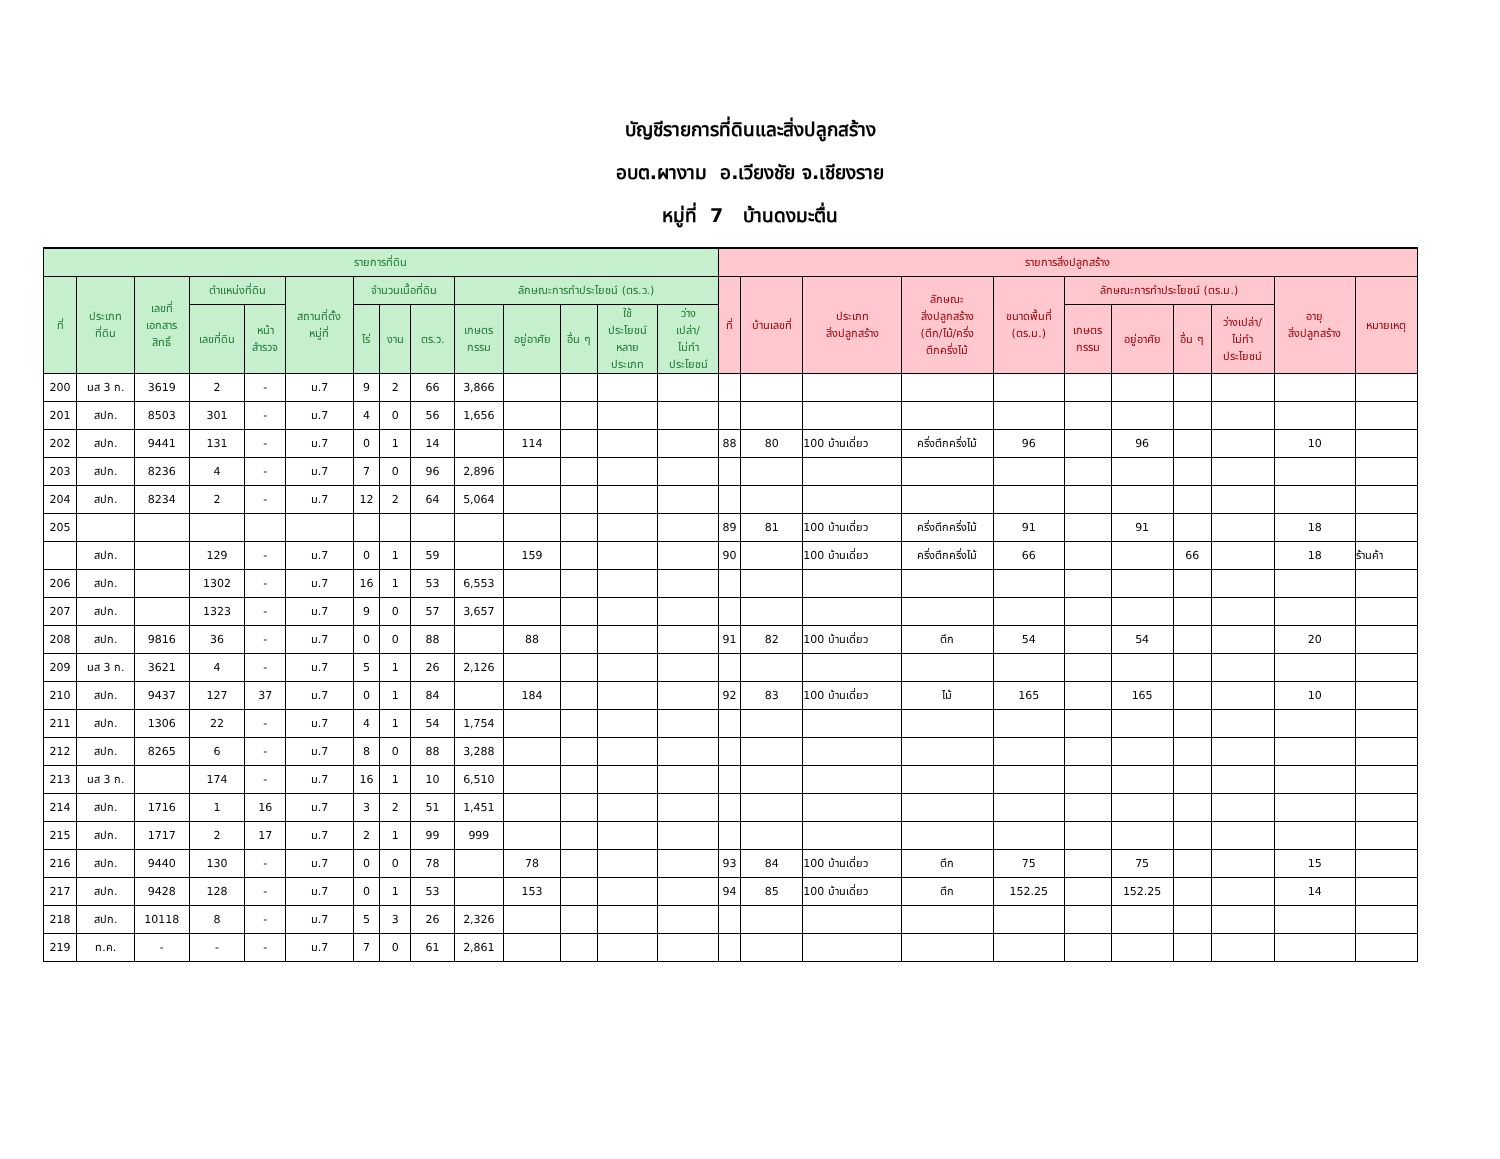บัญชีรายการที่ดินและสิ่งปลูกสร้าง
อบต.ผางาม อ.เวียงชัย จ.เชียงราย
หมู่ที่ 7 บ้านดงมะตื่น
| รายการที่ดิน | | | | | | | | | | | | | | รายการสิ่งปลูกสร้าง | | | | | | | | | | |
| --- | --- | --- | --- | --- | --- | --- | --- | --- | --- | --- | --- | --- | --- | --- | --- | --- | --- | --- | --- | --- | --- | --- | --- | --- |
| ที่ | ประเภท ที่ดิน | เลขที่ เอกสาร สิทธิ์ | ตำแหน่งที่ดิน | | สถานที่ตั้ง หมู่ที่ | จำนวนเนื้อที่ดิน | | | ลักษณะการทำประโยชน์ (ตร.ว.) | | | | | ที่ | บ้านเลขที่ | ประเภท สิ่งปลูกสร้าง | ลักษณะ สิ่งปลูกสร้าง (ตึก/ไม้/ครึ่ง ตึกครึ่งไม้ | ขนาดพื้นที่ (ตร.ม.) | ลักษณะการทำประโยชน์ (ตร.ม.) | | | | อายุ สิ่งปลูกสร้าง | หมายเหตุ |
| | | | เลขที่ดิน | หน้า สำรวจ | | ไร่ | งาน | ตร.ว. | เกษตร กรรม | อยู่อาศัย | อื่น ๆ | ใช้ ประโยชน์ หลาย ประเภท | ว่าง เปล่า/ ไม่ทำ ประโยชน์ | | | | | | เกษตร กรรม | อยู่อาศัย | อื่น ๆ | ว่างเปล่า/ ไม่ทำ ประโยชน์ | | |
| 200 | นส 3 ก. | 3619 | 2 | - | ม.7 | 9 | 2 | 66 | 3,866 | | | | | | | | | | | | | | | |
| 201 | สปก. | 8503 | 301 | - | ม.7 | 4 | 0 | 56 | 1,656 | | | | | | | | | | | | | | | |
| 202 | สปก. | 9441 | 131 | - | ม.7 | 0 | 1 | 14 | | 114 | | | | 88 | 80 | 100 บ้านเดี่ยว | ครึ่งตึกครึ่งไม้ | 96 | | 96 | | | 10 | |
| 203 | สปก. | 8236 | 4 | - | ม.7 | 7 | 0 | 96 | 2,896 | | | | | | | | | | | | | | | |
| 204 | สปก. | 8234 | 2 | - | ม.7 | 12 | 2 | 64 | 5,064 | | | | | | | | | | | | | | | |
| 205 | | | | | | | | | | | | | | 89 | 81 | 100 บ้านเดี่ยว | ครึ่งตึกครึ่งไม้ | 91 | | 91 | | | 18 | |
| | สปก. | | 129 | - | ม.7 | 0 | 1 | 59 | | 159 | | | | 90 | | 100 บ้านเดี่ยว | ครึ่งตึกครึ่งไม้ | 66 | | | 66 | | 18 | ร้านค้า |
| 206 | สปก. | | 1302 | - | ม.7 | 16 | 1 | 53 | 6,553 | | | | | | | | | | | | | | | |
| 207 | สปก. | | 1323 | - | ม.7 | 9 | 0 | 57 | 3,657 | | | | | | | | | | | | | | | |
| 208 | สปก. | 9816 | 36 | - | ม.7 | 0 | 0 | 88 | | 88 | | | | 91 | 82 | 100 บ้านเดี่ยว | ตึก | 54 | | 54 | | | 20 | |
| 209 | นส 3 ก. | 3621 | 4 | - | ม.7 | 5 | 1 | 26 | 2,126 | | | | | | | | | | | | | | | |
| 210 | สปก. | 9437 | 127 | 37 | ม.7 | 0 | 1 | 84 | | 184 | | | | 92 | 83 | 100 บ้านเดี่ยว | ไม้ | 165 | | 165 | | | 10 | |
| 211 | สปก. | 1306 | 22 | - | ม.7 | 4 | 1 | 54 | 1,754 | | | | | | | | | | | | | | | |
| 212 | สปก. | 8265 | 6 | - | ม.7 | 8 | 0 | 88 | 3,288 | | | | | | | | | | | | | | | |
| 213 | นส 3 ก. | | 174 | - | ม.7 | 16 | 1 | 10 | 6,510 | | | | | | | | | | | | | | | |
| 214 | สปก. | 1716 | 1 | 16 | ม.7 | 3 | 2 | 51 | 1,451 | | | | | | | | | | | | | | | |
| 215 | สปก. | 1717 | 2 | 17 | ม.7 | 2 | 1 | 99 | 999 | | | | | | | | | | | | | | | |
| 216 | สปก. | 9440 | 130 | - | ม.7 | 0 | 0 | 78 | | 78 | | | | 93 | 84 | 100 บ้านเดี่ยว | ตึก | 75 | | 75 | | | 15 | |
| 217 | สปก. | 9428 | 128 | - | ม.7 | 0 | 1 | 53 | | 153 | | | | 94 | 85 | 100 บ้านเดี่ยว | ตึก | 152.25 | | 152.25 | | | 14 | |
| 218 | สปก. | 10118 | 8 | - | ม.7 | 5 | 3 | 26 | 2,326 | | | | | | | | | | | | | | | |
| 219 | ท.ค. | - | - | - | ม.7 | 7 | 0 | 61 | 2,861 | | | | | | | | | | | | | | | |